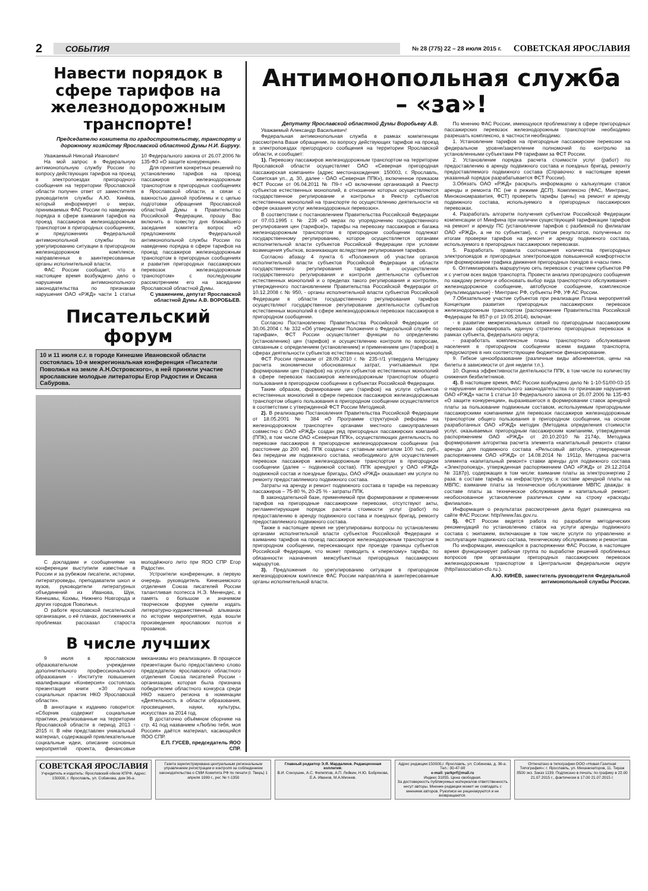2 СОБЫТИЯ № 28 (775) 22 – 28 июля 2015 г. СОВЕТСКАЯ ЯРОСЛАВИЯ
Навести порядок в сфере тарифов на железнодорожным транспорте!
Председателю комитета по градостроительству, транспорту и дорожному хозяйству Ярославской областной Думы Н.И. Бируку.
Уважаемый Николай Иванович!
На мой запрос в Федеральную антимонопольную службу России по вопросу действующих тарифов на проезд в электропоездах пригородного сообщения на территории Ярославской области получен ответ от заместителя руководителя службы А.Ю. Кинёва, который информирует о мерах, принимаемых ФАС России по наведению порядка в сфере взимания тарифов на проезд пассажиров железнодорожным транспортом в пригородных сообщениях, и предложениях Федеральной антимонопольной службы по урегулированию ситуации в пригородном железнодорожном комплексе, направленных в заинтересованные органы исполнительной власти.
ФАС России сообщает, что в настоящее время возбуждено дело о нарушении антимонопольного законодательства по признакам нарушения ОАО «РЖД» части 1 статьи 10 Федерального закона от 26.07.2006 № 135-ФЗ «О защите конкуренции».
Для принятия конкретных решений по установлению тарифов на проезд пассажиров железнодорожным транспортом в пригородных сообщениях в Ярославской области, в связи с важностью данной проблемы и с целью подготовки обращения Ярославской областной Думы в Правительство Российской Федерации, прошу Вас включить в повестку дня ближайшего заседания комитета вопрос «О предложениях Федеральной антимонопольной службы России по наведению порядка в сфере тарифов на проезд пассажиров железнодорожным транспортом в пригородных сообщениях и развития пригородных пассажирских перевозок железнодорожным транспортом» с последующим рассмотрением его на заседании Ярославской областной Думы.
С уважением, депутат Ярославской областной Думы А.В. ВОРОБЬЕВ.
Писательский форум
10 и 11 июля с.г. в городе Кинешме Ивановской области состоялась 10-я межрегиональная конференция «Писатели Поволжья на земле А.Н.Островского», в ней приняли участие ярославские молодые литераторы Егор Радостин и Оксана Сабурова.
С докладами и сообщениями на конференции выступили известные в России и за рубежом писатели, историки, литературоведы, преподаватели школ и вузов, руководители литературных объединений из Иванова, Шуи, Кинешмы, Кохмы, Нижнего Новгорода и других городов Поволжья.
О работе ярославской писательской организации, о её планах, достижениях и проблемах рассказал староста молодёжного лито при ЯОО СПР Егор Радостин.
Устроители конференции, в первую очередь руководитель Кинешемского отделения Союза писателей России талантливая поэтесса Н.Э. Менендес, в память о большом и значимом творческом форуме сумели издать литературно-художественный альманах по истории мероприятия, куда вошли произведения ярославских поэтов и прозаиков.
В числе лучших
9 июля в ярославском образовательном учреждении дополнительного профессионального образования - Институте повышения квалификации «Конверсия» состоялась презентация книги «30 лучших социальных практик НКО Ярославской области».
В аннотации к изданию говорится: «Сборник содержит социальные практики, реализованные на территории Ярославской области в период 2013 - 2015 гг. В нём представлен уникальный материал, содержащий привлекательные социальные идеи, описание основных мероприятий проекта, финансовые механизмы его реализации». В процессе презентации было предоставлено слово председателю ярославского областного отделения Союза писателей России - организации, которая была признана победителем областного конкурса среди НКО нашего региона в номинации «Деятельность в области образования, просвещения, науки, культуры, искусства» за 2014 год.
В достаточно объёмном сборнике на стр. 41 под названием «Люблю тебя, моя Россия» даётся материал, касающийся ЯОО СПР.
Е.П. ГУСЕВ, председатель ЯОО СПР.
Антимонопольная служба – «за»!
Депутату Ярославской областной Думы Воробьеву А.В.
Уважаемый Александр Васильевич!
Федеральная антимонопольная служба в рамках компетенции рассмотрела Ваше обращение, по вопросу действующих тарифов на проезд в электропоездах пригородного сообщения на территории Ярославской области, и сообщает:
1). Перевозку пассажиров железнодорожным транспортом на территории Ярославской области осуществляет ОАО «Северная пригородная пассажирская компания» (адрес местонахождения: 150003, г. Ярославль, Советская ул., д. 30, далее - ОАО «Северная ППК»), включенное приказом ФСТ России от 06.04.2011 № П9-т «О включении организаций в Реестр субъектов естественных монополий, в отношении которых осуществляются государственное регулирование и контроль» в Реестр субъектов естественных монополий на транспорте по осуществлению деятельности «в сфере оказания услуг железнодорожных перевозок».
В соответствии с постановлением Правительства Российской Федерации от 07.03.1995 г. № 239 «О мерах по упорядочению государственного регулирования цен (тарифов)», тарифы на перевозку пассажиров и багажа железнодорожным транспортом в пригородном сообщении подлежат государственному регулированию, которое осуществляется органами исполнительной власти субъектов Российской Федерации при условии возмещения убытков, возникающих вследствие регулирования тарифов.
Согласно абзацу 4 пункта 6 «Положения об участии органов исполнительной власти субъектов Российской Федерации в области государственного регулирования тарифов в осуществлении государственного регулирования и контроля деятельности субъектов естественных монополий и о пределах такого регулирования и контроля», утвержденного постановлением Правительства Российской Федерации от 10.12.2008 г. № 950, - органы исполнительной власти субъектов Российской Федерации в области государственного регулирования тарифов осуществляют государственное регулирование деятельности субъектов естественных монополий в сфере железнодорожных перевозок пассажиров в пригородном сообщении.
Согласно Постановлению Правительства Российской Федерации от 30.06.2004 г. № 332 «Об утверждении Положения о Федеральной службе по тарифам», ФСТ России осуществляет функции по определению (установлению) цен (тарифов) и осуществлению контроля по вопросам, связанным с определением (установлением) и применением цен (тарифов) в сферах деятельности субъектов естественных монополий.
ФСТ России приказом от 28.09.2010 г. № 235-т/1 утвердила Методику расчета экономически обоснованных затрат, учитываемых при формировании цен (тарифов) на услуги субъектов естественных монополий в сфере перевозок пассажиров железнодорожным транспортом общего пользования в пригородном сообщении в субъектах Российской Федерации.
Таким образом, формирование цен (тарифов) на услуги субъектов естественных монополий в сфере перевозок пассажиров железнодорожным транспортом общего пользования в пригородном сообщении осуществляется в соответствии с утвержденной ФСТ России Методикой.
2). В реализацию Постановления Правительства Российской Федерации от 18.05.2001 № 384 «О Программе структурной реформы на железнодорожном транспорте» органами местного самоуправления совместно с ОАО «РЖД» создан ряд пригородных пассажирских компаний (ППК), в том числе ОАО «Северная ППК», осуществляющих деятельность по перевозке пассажиров в пригородном железнодорожном сообщении (на расстояние до 200 км). ППК созданы с уставным капиталом 100 тыс. руб., без передачи им подвижного состава, необходимого для осуществления перевозок пассажиров железнодорожным транспортом в пригородном сообщении (далее – подвижной состав). ППК арендуют у ОАО «РЖД» подвижной состав и поездные бригады, ОАО «РЖД» оказывает им услуги по ремонту предоставляемого подвижного состава.
Затраты на аренду и ремонт подвижного состава в тарифе на перевозку пассажиров – 75-80 %, 20-25 % - затраты ППК.
В законодательной базе, применяемой при формировании и применении тарифов на пригородные пассажирские перевозки, отсутствуют акты, регламентирующие порядок расчета стоимости услуг (работ) по предоставлению в аренду подвижного состава и поездных бригад, ремонту предоставляемого подвижного состава.
Также в настоящее время не урегулированы вопросы по установлению органами исполнительной власти субъектов Российской Федерации и взиманию тарифов на проезд пассажиров железнодорожным транспортом в пригородном сообщении, пересекающих при проезде границы субъектов Российской Федерации, что может приводить к «перелому» тарифа; по обязанности назначения межсубъектных пригородных пассажирских маршрутов.
3). Предложения по урегулированию ситуации в пригородном железнодорожном комплексе ФАС России направляла в заинтересованные органы исполнительной власти.
По мнению ФАС России, имеющуюся проблематику в сфере пригородных пассажирских перевозок железнодорожным транспортом необходимо разрешать комплексно, в частности необходимо:
1. Установление тарифов на пригородные пассажирские перевозки на федеральном уровне/закрепление полномочий по контролю за установленными субъектами РФ тарифами за ФСТ России.
2. Установление порядка расчета стоимости услуг (работ) по предоставлению в аренду подвижного состава и поездных бригад, ремонту предоставляемого подвижного состава (Справочно: в настоящее время указанный порядок разрабатывается ФСТ России).
3.Обязать ОАО «РЖД» раскрыть информацию о калькуляции ставок аренды и ремонта ПС (не в режиме ДСП). Комплексно (ФАС, Минтранс, Минэкономразвития, ФСТ) проверить тарифы (цены) на ремонт и аренду подвижного состава, используемого в пригородных пассажирских перевозках.
4. Разработать алгоритм получения субъектом Российской Федерации компенсации от Минфина при наличии существующей тарификации тарифов на ремонт и аренду ПС (установление тарифов с разбивкой по филиалам ОАО «РЖД», а не по субъектам), с учетом результатов, полученных по итогам проверки тарифов на ремонт и аренду подвижного состава, используемого в пригородных пассажирских перевозках.
5. Разработать правила соотношения количества пригородных электропоездов и пригородных электропоездов повышенной комфортности при формировании графика движения пригородных поездов в «часы пик».
6. Оптимизировать маршрутную сеть перевозок с участием субъектов РФ и с учетом всех видов транспорта. Провести анализ пригородного сообщения по каждому региону и обосновать выбор вида транспортного обслуживания - железнодорожное сообщение, автобусное сообщение, комплексное (мультимодальное) - Минтранс РФ, субъекты РФ, УФ АС России.
7.Обязательное участие субъектов при реализации Плана мероприятий Концепции развития пригородных пассажирских перевозок железнодорожным транспортом (распоряжение Правительства Российской Федерации № 857-р от 19.05.2014), включая:
- в развитие межрегиональных связей по пригородным пассажирским перевозкам сформировать единую стратегию пригородных перевозок в рамках субъекта, федерального округа;
- разработать комплексные планы транспортного обслуживания населения в пригородном сообщении всеми видами транспорта, предусмотрев в них соответствующее бюджетное финансирование.
9. Гибкое ценообразование (различные виды абонементов, цены на билеты в зависимости от дня недели т.п.).
10. Оценка эффективности деятельности ППК, в том числе по количеству снижения безбилетников.
4). В настоящее время, ФАС России возбуждено дело № 1-10-51/00-03-15 о нарушении антимонопольного законодательства по признакам нарушения ОАО «РЖД» части 1 статьи 10 Федерального закона от 26.07.2006 № 135-ФЗ «О защите конкуренции», выразившегося в формировании ставок арендной платы за пользование подвижным составом, используемым пригородными пассажирскими компаниями для перевозок пассажиров железнодорожным транспортом общего пользования в пригородном сообщении, на основе разработанных ОАО «РЖД» методик (Методика определения стоимости услуг, оказываемых пригородным пассажирским компаниям, утвержденная распоряжением ОАО «РЖД» от 20.10.2010 №2174р, Методика формирования алгоритма расчета элемента «капитальный ремонт» ставки аренды для подвижного состава «Рельсовый автобус», утвержденная распоряжением ОАО «РЖД» от 14.08.2014 № 1911р, Методика расчета элемента «капитальный ремонт» ставки аренды для подвижного состава «Электропоезд», утвержденная распоряжением ОАО «РЖД» от 29.12.2014 № 3187р), содержащих в том числе: взимание платы за электроэнергию 2 раза: в составе тарифа на инфраструктуру, в составе арендной платы на МВПС; взимание платы за техническое обслуживание МВПС дважды: в составе платы за техническое обслуживание и капитальный ремонт; необоснованное установление различных сумм на строку «расходы филиалов».
Информация о результатах рассмотрения дела будет размещена на сайте ФАС России: http//www.fas.gov.ru.
5). ФСТ России ведется работа по разработке методических рекомендаций по установлению ставок на услуги аренды подвижного состава с экипажем, включающие в том числе услуги по управлению и эксплуатации подвижного состава, техническому обслуживанию и ремонтам.
По информации, имеющейся в распоряжении ФАС России, в настоящее время функционирует рабочая группа по выработке решений проблемных вопросов при организации пригородных пассажирских перевозок железнодорожным транспортом в Центральном федеральном округе (http//association-cfo.ru.).
А.Ю. КИНЁВ, заместитель руководителя Федеральной антимонопольной службы России.
СОВЕТСКАЯ ЯРОСЛАВИЯ
Учредитель и издатель: Ярославский обком КПРФ. Адрес: 150000, г. Ярославль, ул. Собинова, дом 36-а.
Газета зарегистрирована центральным региональным управлением регистрации и контроля за соблюдением законодательства о СМИ Комитета РФ по печати (г. Тверь) 1 апреля 1999 г., рег. № т-1350
Главный редактор Э.Я. Мардалиев. Редакционная коллегия:
В.И. Сокоушин, А.С. Филиппов, А.П. Лейкин, Н.Ю. Бобрякова, Е.А. Иванов, М.А.Михеев.
Адрес редакции:150000,г. Ярославль, ул. Собинова, д. 36-а. Тел.: 30-47-98
e-mail: yarkprf@mail.ru
Индекс 31855. Цена свободная.
За достоверность публикуемых материалов ответственность несут авторы. Мнение редакции может не совпадать с мнением авторов. Рукописи не рецензируются и не возвращаются.
Отпечатано в типографии ООО «Новая Газетная Типография»: г. Ярославль, ул. Механизаторов, 11. Тираж 8500 экз. Заказ 1139. Подписано в печать: по графику в 22.00 21.07.2015 г., фактически в 17.00 21.07.2015 г.